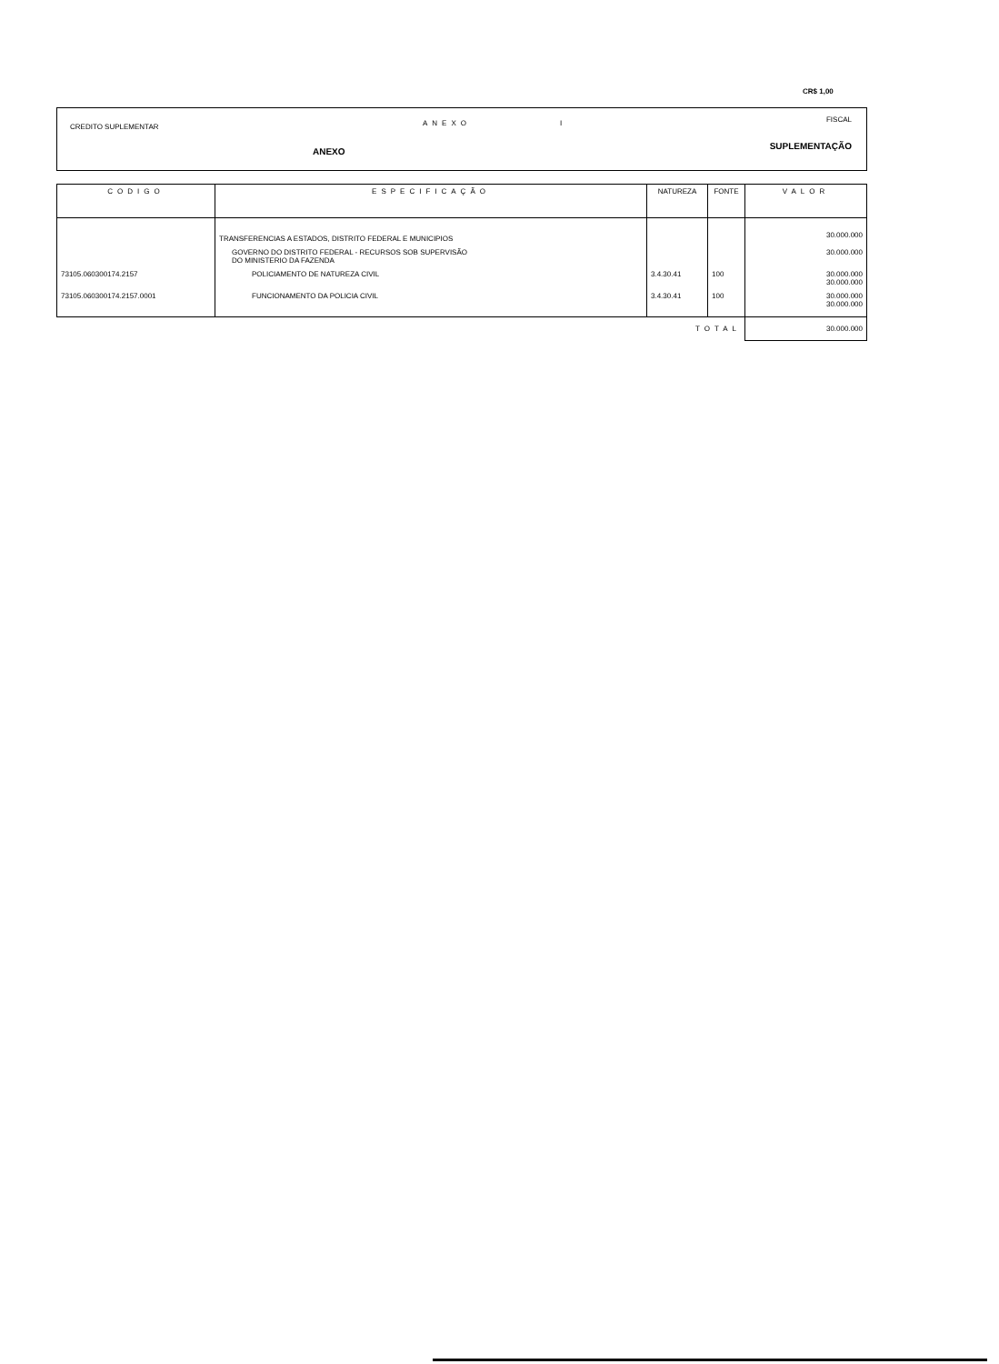CR$ 1,00
CREDITO SUPLEMENTAR ANEXO I FISCAL
ANEXO
SUPLEMENTAÇÃO
| CODIGO | ESPECIFICAÇÃO | NATUREZA | FONTE | VALOR |
| --- | --- | --- | --- | --- |
| | TRANSFERENCIAS A ESTADOS, DISTRITO FEDERAL E MUNICIPIOS | | | 30.000.000 |
| | GOVERNO DO DISTRITO FEDERAL - RECURSOS SOB SUPERVISÃO DO MINISTERIO DA FAZENDA | | | 30.000.000 |
| 73105.060300174.2157 | POLICIAMENTO DE NATUREZA CIVIL | 3.4.30.41 | 100 | 30.000.000 30.000.000 |
| 73105.060300174.2157.0001 | FUNCIONAMENTO DA POLICIA CIVIL | 3.4.30.41 | 100 | 30.000.000 30.000.000 |
| TOTAL | | | | 30.000.000 |